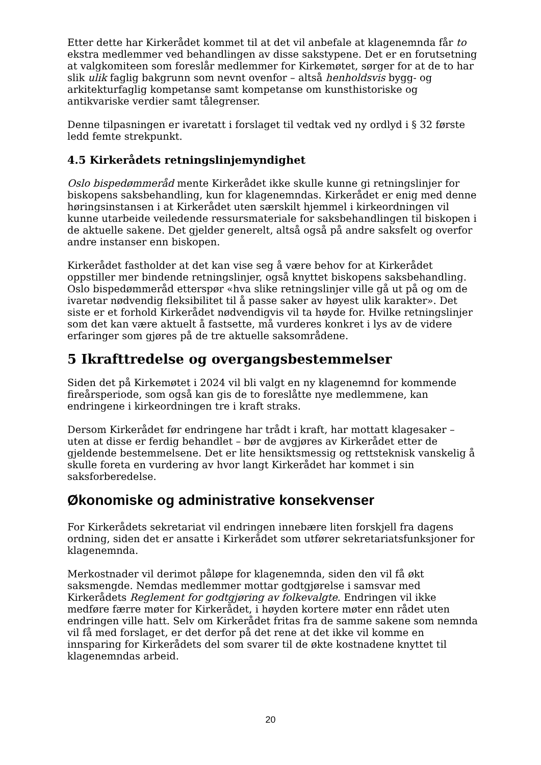Etter dette har Kirkerådet kommet til at det vil anbefale at klagenemnda får to ekstra medlemmer ved behandlingen av disse sakstypene. Det er en forutsetning at valgkomiteen som foreslår medlemmer for Kirkemøtet, sørger for at de to har slik ulik faglig bakgrunn som nevnt ovenfor – altså henholdsvis bygg- og arkitekturfaglig kompetanse samt kompetanse om kunsthistoriske og antikvariske verdier samt tålegrenser.
Denne tilpasningen er ivaretatt i forslaget til vedtak ved ny ordlyd i § 32 første ledd femte strekpunkt.
4.5 Kirkerådets retningslinjemyndighet
Oslo bispedømmeråd mente Kirkerådet ikke skulle kunne gi retningslinjer for biskopens saksbehandling, kun for klagenemndas. Kirkerådet er enig med denne høringsinstansen i at Kirkerådet uten særskilt hjemmel i kirkeordningen vil kunne utarbeide veiledende ressursmateriale for saksbehandlingen til biskopen i de aktuelle sakene. Det gjelder generelt, altså også på andre saksfelt og overfor andre instanser enn biskopen.
Kirkerådet fastholder at det kan vise seg å være behov for at Kirkerådet oppstiller mer bindende retningslinjer, også knyttet biskopens saksbehandling. Oslo bispedømmeråd etterspør «hva slike retningslinjer ville gå ut på og om de ivaretar nødvendig fleksibilitet til å passe saker av høyest ulik karakter». Det siste er et forhold Kirkerådet nødvendigvis vil ta høyde for. Hvilke retningslinjer som det kan være aktuelt å fastsette, må vurderes konkret i lys av de videre erfaringer som gjøres på de tre aktuelle saksområdene.
5 Ikrafttredelse og overgangsbestemmelser
Siden det på Kirkemøtet i 2024 vil bli valgt en ny klagenemnd for kommende fireårsperiode, som også kan gis de to foreslåtte nye medlemmene, kan endringene i kirkeordningen tre i kraft straks.
Dersom Kirkerådet før endringene har trådt i kraft, har mottatt klagesaker – uten at disse er ferdig behandlet – bør de avgjøres av Kirkerådet etter de gjeldende bestemmelsene. Det er lite hensiktsmessig og rettsteknisk vanskelig å skulle foreta en vurdering av hvor langt Kirkerådet har kommet i sin saksforberedelse.
Økonomiske og administrative konsekvenser
For Kirkerådets sekretariat vil endringen innebære liten forskjell fra dagens ordning, siden det er ansatte i Kirkerådet som utfører sekretariatsfunksjoner for klagenemnda.
Merkostnader vil derimot påløpe for klagenemnda, siden den vil få økt saksmengde. Nemdas medlemmer mottar godtgjørelse i samsvar med Kirkerådets Reglement for godtgjøring av folkevalgte. Endringen vil ikke medføre færre møter for Kirkerådet, i høyden kortere møter enn rådet uten endringen ville hatt. Selv om Kirkerådet fritas fra de samme sakene som nemnda vil få med forslaget, er det derfor på det rene at det ikke vil komme en innsparing for Kirkerådets del som svarer til de økte kostnadene knyttet til klagenemndas arbeid.
20